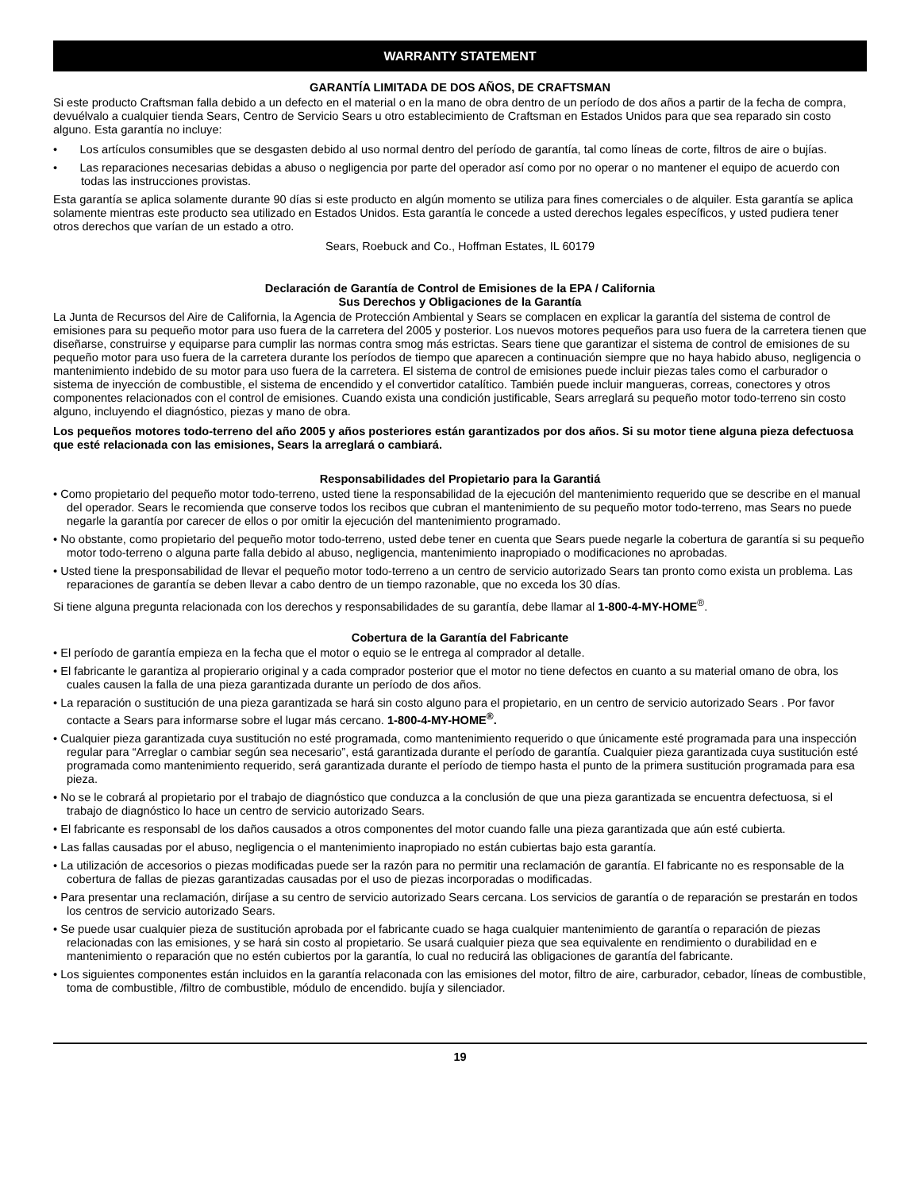WARRANTY STATEMENT
GARANTÍA LIMITADA DE DOS AÑOS, DE CRAFTSMAN
Si este producto Craftsman falla debido a un defecto en el material o en la mano de obra dentro de un período de dos años a partir de la fecha de compra, devuélvalo a cualquier tienda Sears, Centro de Servicio Sears u otro establecimiento de Craftsman en Estados Unidos para que sea reparado sin costo alguno. Esta garantía no incluye:
• Los artículos consumibles que se desgasten debido al uso normal dentro del período de garantía, tal como líneas de corte, filtros de aire o bujías.
• Las reparaciones necesarias debidas a abuso o negligencia por parte del operador así como por no operar o no mantener el equipo de acuerdo con todas las instrucciones provistas.
Esta garantía se aplica solamente durante 90 días si este producto en algún momento se utiliza para fines comerciales o de alquiler. Esta garantía se aplica solamente mientras este producto sea utilizado en Estados Unidos. Esta garantía le concede a usted derechos legales específicos, y usted pudiera tener otros derechos que varían de un estado a otro.
Sears, Roebuck and Co., Hoffman Estates, IL 60179
Declaración de Garantía de Control de Emisiones de la EPA / California
Sus Derechos y Obligaciones de la Garantía
La Junta de Recursos del Aire de California, la Agencia de Protección Ambiental y Sears se complacen en explicar la garantía del sistema de control de emisiones para su pequeño motor para uso fuera de la carretera del 2005 y posterior. Los nuevos motores pequeños para uso fuera de la carretera tienen que diseñarse, construirse y equiparse para cumplir las normas contra smog más estrictas. Sears tiene que garantizar el sistema de control de emisiones de su pequeño motor para uso fuera de la carretera durante los períodos de tiempo que aparecen a continuación siempre que no haya habido abuso, negligencia o mantenimiento indebido de su motor para uso fuera de la carretera. El sistema de control de emisiones puede incluir piezas tales como el carburador o sistema de inyección de combustible, el sistema de encendido y el convertidor catalítico. También puede incluir mangueras, correas, conectores y otros componentes relacionados con el control de emisiones. Cuando exista una condición justificable, Sears arreglará su pequeño motor todo-terreno sin costo alguno, incluyendo el diagnóstico, piezas y mano de obra.
Los pequeños motores todo-terreno del año 2005 y años posteriores están garantizados por dos años. Si su motor tiene alguna pieza defectuosa que esté relacionada con las emisiones, Sears la arreglará o cambiará.
Responsabilidades del Propietario para la Garantiá
• Como propietario del pequeño motor todo-terreno, usted tiene la responsabilidad de la ejecución del mantenimiento requerido que se describe en el manual del operador. Sears le recomienda que conserve todos los recibos que cubran el mantenimiento de su pequeño motor todo-terreno, mas Sears no puede negarle la garantía por carecer de ellos o por omitir la ejecución del mantenimiento programado.
• No obstante, como propietario del pequeño motor todo-terreno, usted debe tener en cuenta que Sears puede negarle la cobertura de garantía si su pequeño motor todo-terreno o alguna parte falla debido al abuso, negligencia, mantenimiento inapropiado o modificaciones no aprobadas.
• Usted tiene la presponsabilidad de llevar el pequeño motor todo-terreno a un centro de servicio autorizado Sears tan pronto como exista un problema. Las reparaciones de garantía se deben llevar a cabo dentro de un tiempo razonable, que no exceda los 30 días.
Si tiene alguna pregunta relacionada con los derechos y responsabilidades de su garantía, debe llamar al 1-800-4-MY-HOME<sup>®</sup>.
Cobertura de la Garantía del Fabricante
• El período de garantía empieza en la fecha que el motor o equio se le entrega al comprador al detalle.
• El fabricante le garantiza al propierario original y a cada comprador posterior que el motor no tiene defectos en cuanto a su material omano de obra, los cuales causen la falla de una pieza garantizada durante un período de dos años.
• La reparación o sustitución de una pieza garantizada se hará sin costo alguno para el propietario, en un centro de servicio autorizado Sears . Por favor contacte a Sears para informarse sobre el lugar más cercano. 1-800-4-MY-HOME<sup>®</sup>.
• Cualquier pieza garantizada cuya sustitución no esté programada, como mantenimiento requerido o que únicamente esté programada para una inspección regular para “Arreglar o cambiar según sea necesario”, está garantizada durante el período de garantía. Cualquier pieza garantizada cuya sustitución esté programada como mantenimiento requerido, será garantizada durante el período de tiempo hasta el punto de la primera sustitución programada para esa pieza.
• No se le cobrará al propietario por el trabajo de diagnóstico que conduzca a la conclusión de que una pieza garantizada se encuentra defectuosa, si el trabajo de diagnóstico lo hace un centro de servicio autorizado Sears.
• El fabricante es responsabl de los daños causados a otros componentes del motor cuando falle una pieza garantizada que aún esté cubierta.
• Las fallas causadas por el abuso, negligencia o el mantenimiento inapropiado no están cubiertas bajo esta garantía.
• La utilización de accesorios o piezas modificadas puede ser la razón para no permitir una reclamación de garantía. El fabricante no es responsable de la cobertura de fallas de piezas garantizadas causadas por el uso de piezas incorporadas o modificadas.
• Para presentar una reclamación, diríjase a su centro de servicio autorizado Sears cercana. Los servicios de garantía o de reparación se prestarán en todos los centros de servicio autorizado Sears.
• Se puede usar cualquier pieza de sustitución aprobada por el fabricante cuado se haga cualquier mantenimiento de garantía o reparación de piezas relacionadas con las emisiones, y se hará sin costo al propietario. Se usará cualquier pieza que sea equivalente en rendimiento o durabilidad en e mantenimiento o reparación que no estén cubiertos por la garantía, lo cual no reducirá las obligaciones de garantía del fabricante.
• Los siguientes componentes están incluidos en la garantía relaconada con las emisiones del motor, filtro de aire, carburador, cebador, líneas de combustible, toma de combustible, /filtro de combustible, módulo de encendido. bujía y silenciador.
19